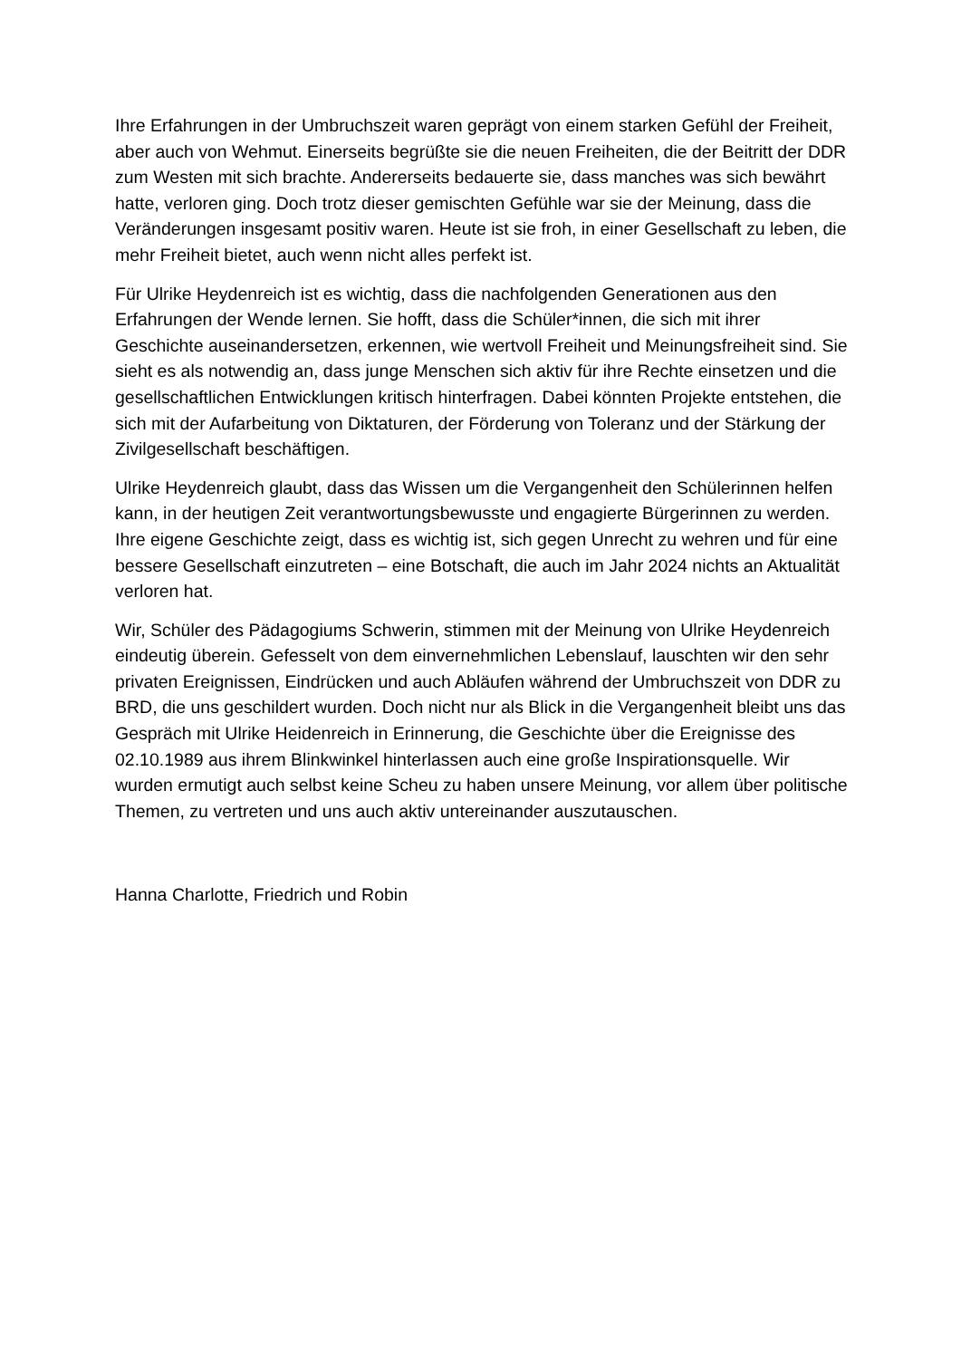Ihre Erfahrungen in der Umbruchszeit waren geprägt von einem starken Gefühl der Freiheit, aber auch von Wehmut. Einerseits begrüßte sie die neuen Freiheiten, die der Beitritt der DDR zum Westen mit sich brachte. Andererseits bedauerte sie, dass manches was sich bewährt hatte, verloren ging. Doch trotz dieser gemischten Gefühle war sie der Meinung, dass die Veränderungen insgesamt positiv waren. Heute ist sie froh, in einer Gesellschaft zu leben, die mehr Freiheit bietet, auch wenn nicht alles perfekt ist.
Für Ulrike Heydenreich ist es wichtig, dass die nachfolgenden Generationen aus den Erfahrungen der Wende lernen. Sie hofft, dass die Schüler*innen, die sich mit ihrer Geschichte auseinandersetzen, erkennen, wie wertvoll Freiheit und Meinungsfreiheit sind. Sie sieht es als notwendig an, dass junge Menschen sich aktiv für ihre Rechte einsetzen und die gesellschaftlichen Entwicklungen kritisch hinterfragen. Dabei könnten Projekte entstehen, die sich mit der Aufarbeitung von Diktaturen, der Förderung von Toleranz und der Stärkung der Zivilgesellschaft beschäftigen.
Ulrike Heydenreich glaubt, dass das Wissen um die Vergangenheit den Schülerinnen helfen kann, in der heutigen Zeit verantwortungsbewusste und engagierte Bürgerinnen zu werden. Ihre eigene Geschichte zeigt, dass es wichtig ist, sich gegen Unrecht zu wehren und für eine bessere Gesellschaft einzutreten – eine Botschaft, die auch im Jahr 2024 nichts an Aktualität verloren hat.
Wir, Schüler des Pädagogiums Schwerin, stimmen mit der Meinung von Ulrike Heydenreich eindeutig überein. Gefesselt von dem einvernehmlichen Lebenslauf, lauschten wir den sehr privaten Ereignissen, Eindrücken und auch Abläufen während der Umbruchszeit von DDR zu BRD, die uns geschildert wurden. Doch nicht nur als Blick in die Vergangenheit bleibt uns das Gespräch mit Ulrike Heidenreich in Erinnerung, die Geschichte über die Ereignisse des 02.10.1989 aus ihrem Blinkwinkel hinterlassen auch eine große Inspirationsquelle. Wir wurden ermutigt auch selbst keine Scheu zu haben unsere Meinung, vor allem über politische Themen, zu vertreten und uns auch aktiv untereinander auszutauschen.
Hanna Charlotte, Friedrich und Robin